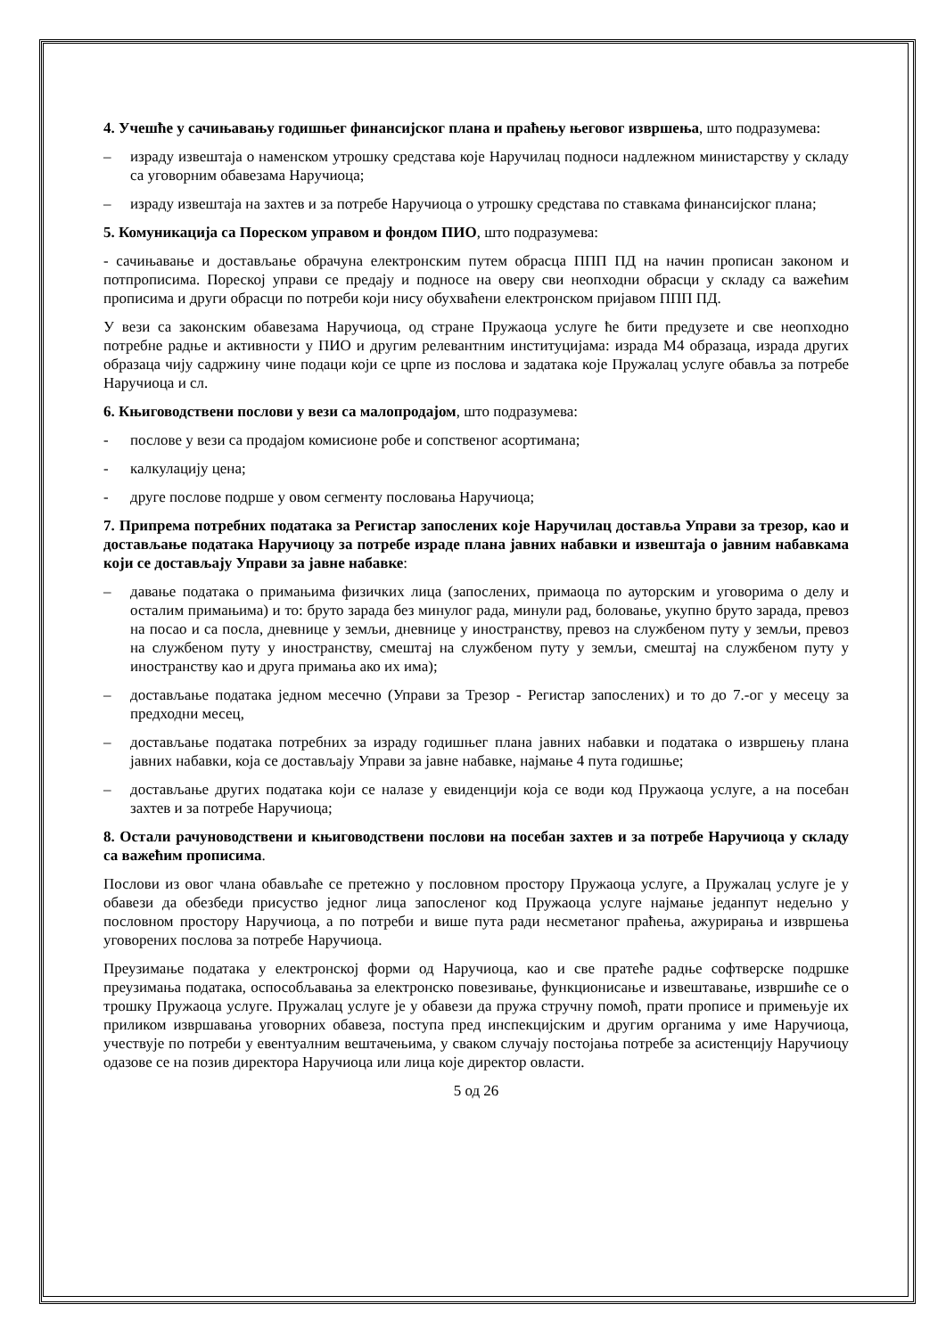4. Учешће у сачињавању годишњег финансијског плана и праћењу његовог извршења, што подразумева:
– израду извештаја о наменском утрошку средстава које Наручилац подноси надлежном министарству у складу са уговорним обавезама Наручиоца;
– израду извештаја на захтев и за потребе Наручиоца о утрошку средстава по ставкама финансијског плана;
5. Комуникација са Пореском управом и фондом ПИО, што подразумева:
- сачињавање и достављање обрачуна електронским путем обрасца ППП ПД на начин прописан законом и потпрописима. Пореској управи се предају и подносе на оверу сви неопходни обрасци у складу са важећим прописима и други обрасци по потреби који нису обухваћени електронском пријавом ППП ПД.
У вези са законским обавезама Наручиоца, од стране Пружаоца услуге ће бити предузете и све неопходно потребне радње и активности у ПИО и другим релевантним институцијама: израда М4 образаца, израда других образаца чију садржину чине подаци који се црпе из послова и задатака које Пружалац услуге обавља за потребе Наручиоца и сл.
6. Књиговодствени послови у вези са малопродајом, што подразумева:
- послове у вези са продајом комисионе робе и сопственог асортимана;
- калкулацију цена;
- друге послове подрше у овом сегменту пословања Наручиоца;
7. Припрема потребних података за Регистар запослених које Наручилац доставља Управи за трезор, као и достављање података Наручиоцу за потребе израде плана јавних набавки и извештаја о јавним набавкама који се достављају Управи за јавне набавке:
– давање података о примањима физичких лица (запослених, примаоца по ауторским и уговорима о делу и осталим примањима) и то: бруто зарада без минулог рада, минули рад, боловање, укупно бруто зарада, превоз на посао и са посла, дневнице у земљи, дневнице у иностранству, превоз на службеном путу у земљи, превоз на службеном путу у иностранству, смештај на службеном путу у земљи, смештај на службеном путу у иностранству као и друга примања ако их има);
– достављање података једном месечно (Управи за Трезор - Регистар запослених) и то до 7.-ог у месецу за предходни месец,
– достављање података потребних за израду годишњег плана јавних набавки и података о извршењу плана јавних набавки, која се достављају Управи за јавне набавке, најмање 4 пута годишње;
– достављање других података који се налазе у евиденцији која се води код Пружаоца услуге, а на посебан захтев и за потребе Наручиоца;
8. Остали рачуноводствени и књиговодствени послови на посебан захтев и за потребе Наручиоца у складу са важећим прописима.
Послови из овог члана обављаће се претежно у пословном простору Пружаоца услуге, а Пружалац услуге је у обавези да обезбеди присуство једног лица запосленог код Пружаоца услуге најмање једанпут недељно у пословном простору Наручиоца, а по потреби и више пута ради несметаног праћења, ажурирања и извршења уговорених послова за потребе Наручиоца.
Преузимање података у електронској форми од Наручиоца, као и све пратеће радње софтверске подршке преузимања података, оспособљавања за електронско повезивање, функционисање и извештавање, извршиће се о трошку Пружаоца услуге. Пружалац услуге је у обавези да пружа стручну помоћ, прати прописе и примењује их приликом извршавања уговорних обавеза, поступа пред инспекцијским и другим органима у име Наручиоца, учествује по потреби у евентуалним вештачењима, у сваком случају постојања потребе за асистенцију Наручиоцу одазове се на позив директора Наручиоца или лица које директор овласти.
5 од 26